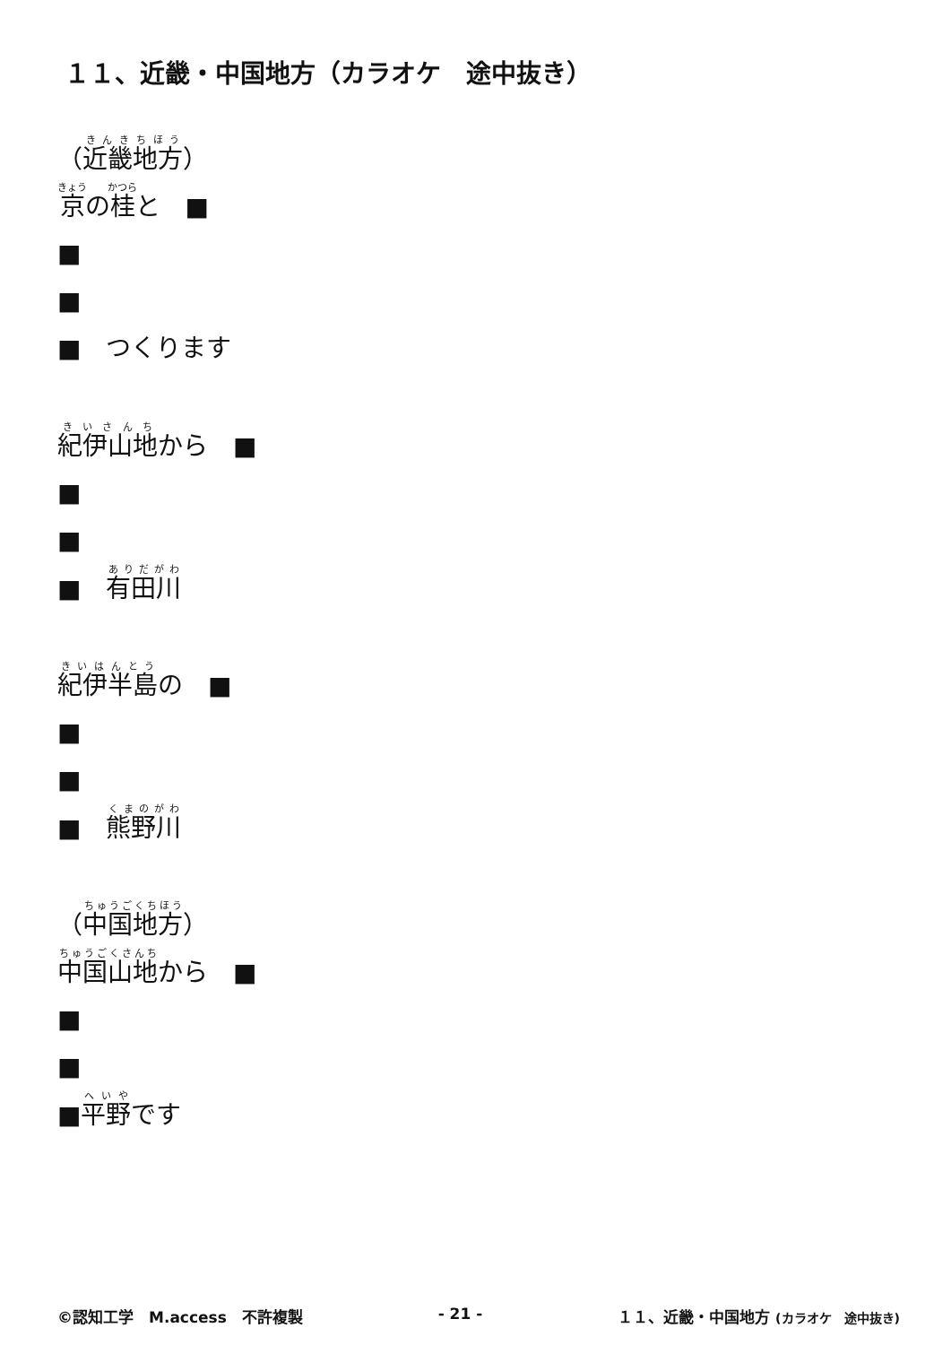１１、近畿・中国地方（カラオケ　途中抜き）
（近畿地方）
京の桂と　■
■
■
■　つくります
紀伊山地から　■
■
■
■　有田川
紀伊半島の　■
■
■
■　熊野川
（中国地方）
中国山地から　■
■
■
■平野です
©認知工学　M.access　不許複製 - 21 - １１、近畿・中国地方 (カラオケ　途中抜き)